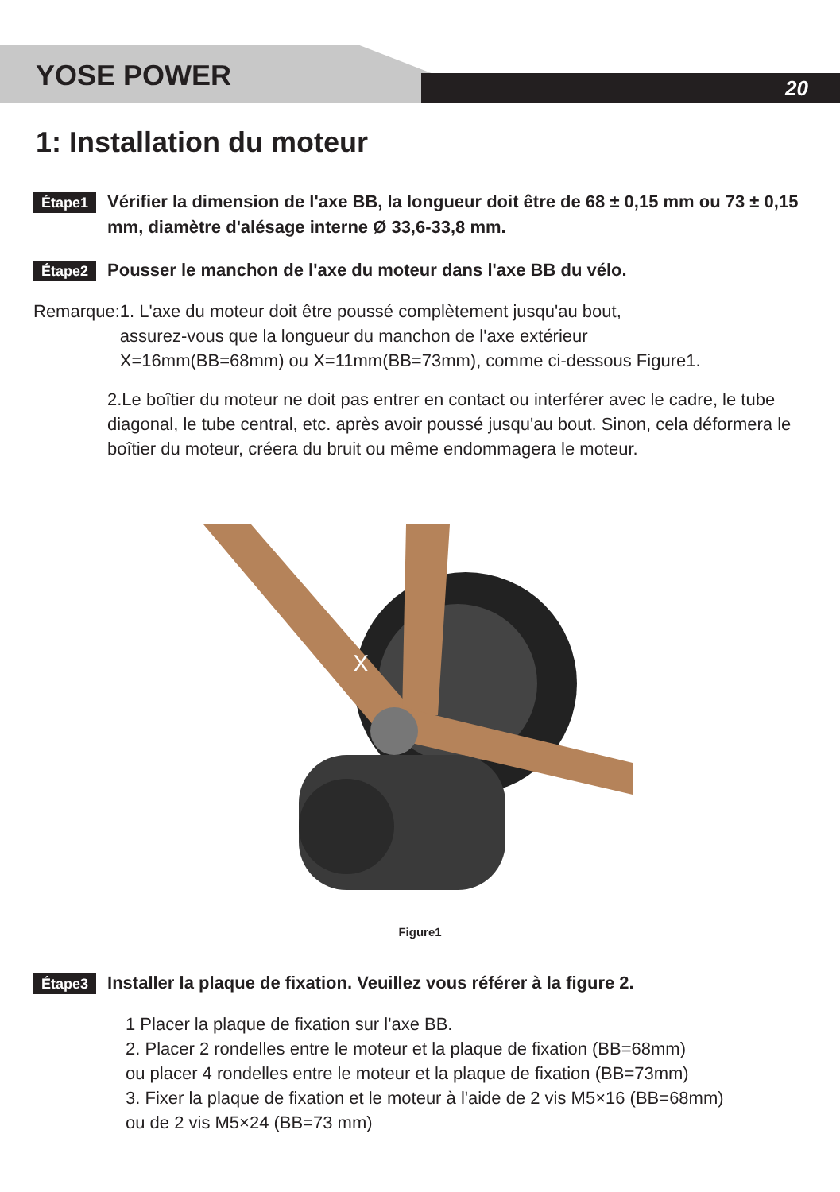YOSE POWER 20
1: Installation du moteur
Étape1 Vérifier la dimension de l'axe BB, la longueur doit être de 68 ± 0,15 mm ou 73 ± 0,15 mm, diamètre d'alésage interne Ø 33,6-33,8 mm.
Étape2 Pousser le manchon de l'axe du moteur dans l'axe BB du vélo.
Remarque: 1. L'axe du moteur doit être poussé complètement jusqu'au bout,
assurez-vous que la longueur du manchon de l'axe extérieur
X=16mm(BB=68mm) ou X=11mm(BB=73mm), comme ci-dessous Figure1.
2.Le boîtier du moteur ne doit pas entrer en contact ou interférer avec le cadre, le tube diagonal, le tube central, etc. après avoir poussé jusqu'au bout. Sinon, cela déformera le boîtier du moteur, créera du bruit ou même endommagera le moteur.
X
Figure1
Étape3 Installer la plaque de fixation. Veuillez vous référer à la figure 2.
1 Placer la plaque de fixation sur l'axe BB.
2. Placer 2 rondelles entre le moteur et la plaque de fixation (BB=68mm)
ou placer 4 rondelles entre le moteur et la plaque de fixation (BB=73mm)
3. Fixer la plaque de fixation et le moteur à l'aide de 2 vis M5×16 (BB=68mm)
ou de 2 vis M5×24 (BB=73 mm)